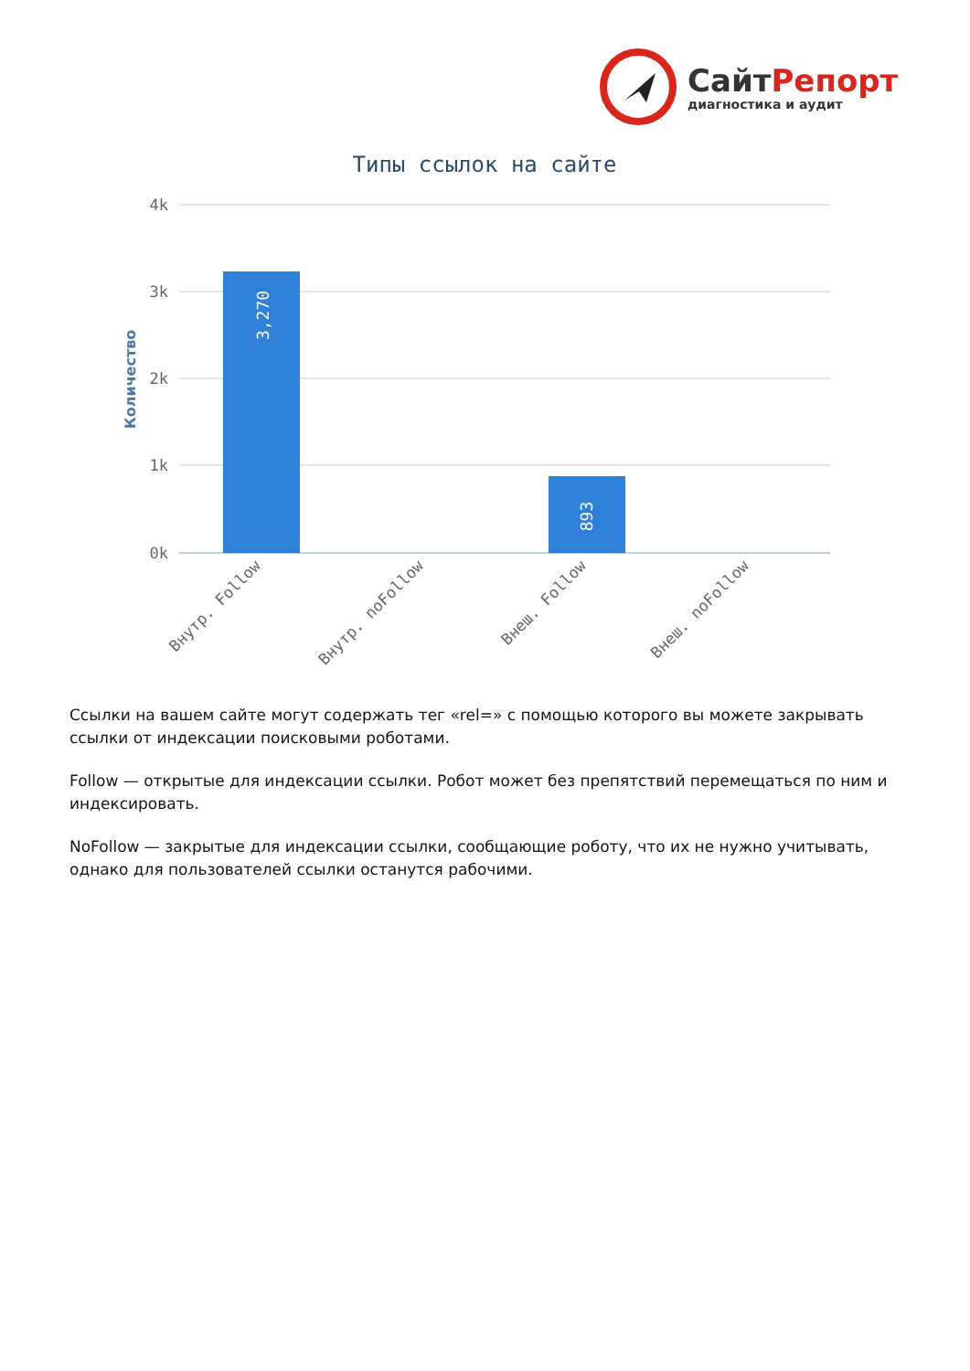СайтРепорт
диагностика и аудит
Типы ссылок на сайте
4k
3k
2k
1k
0k
Количество
3,270
893
Внутр. Follow
Внутр. noFollow
Внеш. Follow
Внеш. noFollow
Ссылки на вашем сайте могут содержать тег «rel=» с помощью которого вы можете закрывать ссылки от индексации поисковыми роботами.
Follow — открытые для индексации ссылки. Робот может без препятствий перемещаться по ним и индексировать.
NoFollow — закрытые для индексации ссылки, сообщающие роботу, что их не нужно учитывать, однако для пользователей ссылки останутся рабочими.